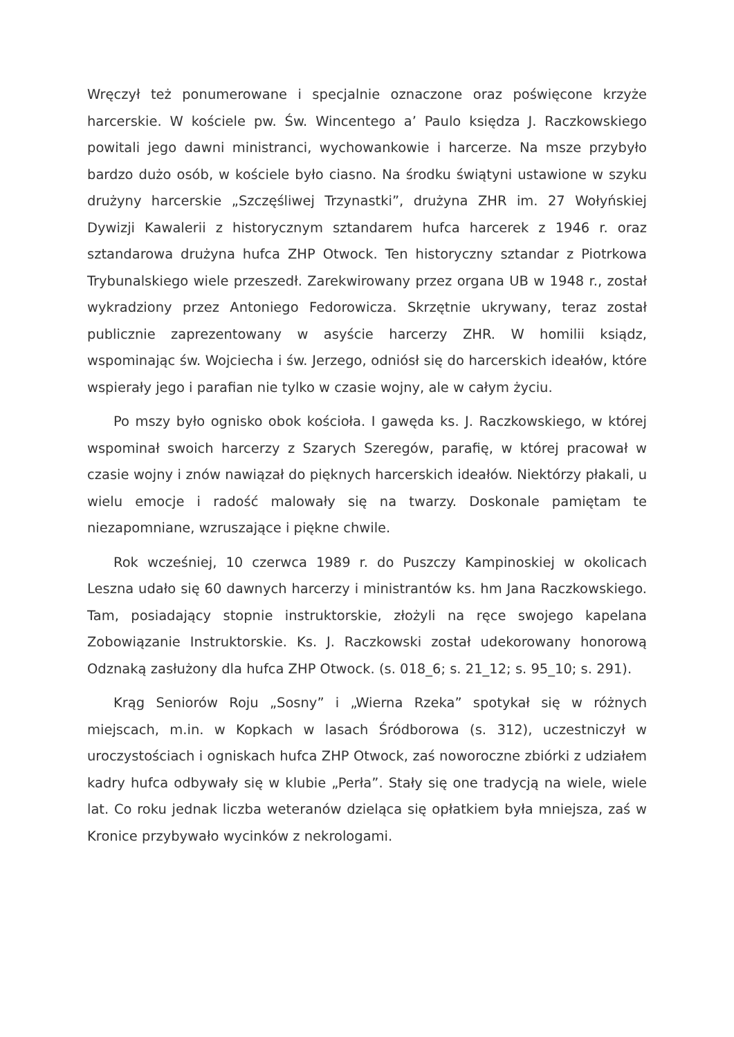Wręczył też ponumerowane i specjalnie oznaczone oraz poświęcone krzyże harcerskie. W kościele pw. Św. Wincentego a’ Paulo księdza J. Raczkowskiego powitali jego dawni ministranci, wychowankowie i harcerze. Na msze przybyło bardzo dużo osób, w kościele było ciasno. Na środku świątyni ustawione w szyku drużyny harcerskie „Szczęśliwej Trzynastki”, drużyna ZHR im. 27 Wołyńskiej Dywizji Kawalerii z historycznym sztandarem hufca harcerek z 1946 r. oraz sztandarowa drużyna hufca ZHP Otwock. Ten historyczny sztandar z Piotrkowa Trybunalskiego wiele przeszedł. Zarekwirowany przez organa UB w 1948 r., został wykradziony przez Antoniego Fedorowicza. Skrzętnie ukrywany, teraz został publicznie zaprezentowany w asyście harcerzy ZHR. W homilii ksiądz, wspominając św. Wojciecha i św. Jerzego, odniósł się do harcerskich ideałów, które wspierały jego i parafian nie tylko w czasie wojny, ale w całym życiu.
Po mszy było ognisko obok kościoła. I gawęda ks. J. Raczkowskiego, w której wspominał swoich harcerzy z Szarych Szeregów, parafię, w której pracował w czasie wojny i znów nawiązał do pięknych harcerskich ideałów. Niektórzy płakali, u wielu emocje i radość malowały się na twarzy. Doskonale pamiętam te niezapomniane, wzruszające i piękne chwile.
Rok wcześniej, 10 czerwca 1989 r. do Puszczy Kampinoskiej w okolicach Leszna udało się 60 dawnych harcerzy i ministrantów ks. hm Jana Raczkowskiego. Tam, posiadający stopnie instruktorskie, złożyli na ręce swojego kapelana Zobowiązanie Instruktorskie. Ks. J. Raczkowski został udekorowany honorową Odznaką zasłużony dla hufca ZHP Otwock. (s. 018_6; s. 21_12; s. 95_10; s. 291).
Krąg Seniorów Roju „Sosny” i „Wierna Rzeka” spotykał się w różnych miejscach, m.in. w Kopkach w lasach Śródborowa (s. 312), uczestniczył w uroczystościach i ogniskach hufca ZHP Otwock, zaś noworoczne zbiórki z udziałem kadry hufca odbywały się w klubie „Perła”. Stały się one tradycją na wiele, wiele lat. Co roku jednak liczba weteranów dzieląca się opłatkiem była mniejsza, zaś w Kronice przybywało wycinków z nekrologami.